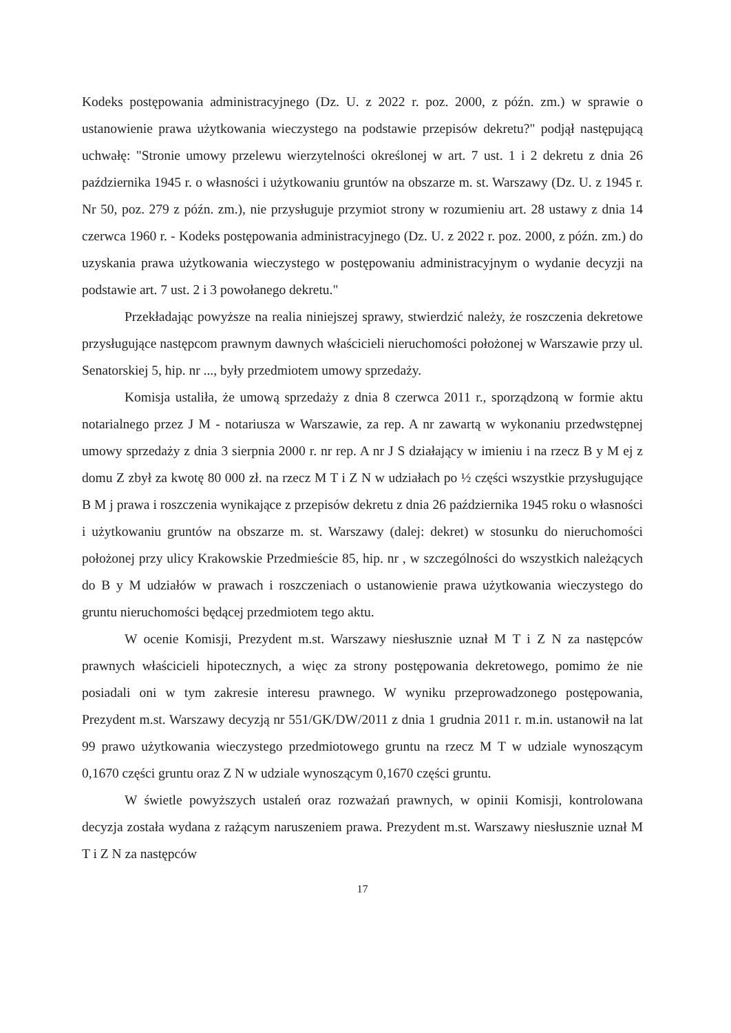Kodeks postępowania administracyjnego (Dz. U. z 2022 r. poz. 2000, z późn. zm.) w sprawie o ustanowienie prawa użytkowania wieczystego na podstawie przepisów dekretu?" podjął następującą uchwałę: "Stronie umowy przelewu wierzytelności określonej w art. 7 ust. 1 i 2 dekretu z dnia 26 października 1945 r. o własności i użytkowaniu gruntów na obszarze m. st. Warszawy (Dz. U. z 1945 r. Nr 50, poz. 279 z późn. zm.), nie przysługuje przymiot strony w rozumieniu art. 28 ustawy z dnia 14 czerwca 1960 r. - Kodeks postępowania administracyjnego (Dz. U. z 2022 r. poz. 2000, z późn. zm.) do uzyskania prawa użytkowania wieczystego w postępowaniu administracyjnym o wydanie decyzji na podstawie art. 7 ust. 2 i 3 powołanego dekretu."
Przekładając powyższe na realia niniejszej sprawy, stwierdzić należy, że roszczenia dekretowe przysługujące następcom prawnym dawnych właścicieli nieruchomości położonej w Warszawie przy ul. Senatorskiej 5, hip. nr ..., były przedmiotem umowy sprzedaży.
Komisja ustaliła, że umową sprzedaży z dnia 8 czerwca 2011 r., sporządzoną w formie aktu notarialnego przez J M - notariusza w Warszawie, za rep. A nr zawartą w wykonaniu przedwstępnej umowy sprzedaży z dnia 3 sierpnia 2000 r. nr rep. A nr J S działający w imieniu i na rzecz B y M ej z domu Z zbył za kwotę 80 000 zł. na rzecz M T i Z N w udziałach po ½ części wszystkie przysługujące B M j prawa i roszczenia wynikające z przepisów dekretu z dnia 26 października 1945 roku o własności i użytkowaniu gruntów na obszarze m. st. Warszawy (dalej: dekret) w stosunku do nieruchomości położonej przy ulicy Krakowskie Przedmieście 85, hip. nr , w szczególności do wszystkich należących do B y M udziałów w prawach i roszczeniach o ustanowienie prawa użytkowania wieczystego do gruntu nieruchomości będącej przedmiotem tego aktu.
W ocenie Komisji, Prezydent m.st. Warszawy niesłusznie uznał M T i Z N za następców prawnych właścicieli hipotecznych, a więc za strony postępowania dekretowego, pomimo że nie posiadali oni w tym zakresie interesu prawnego. W wyniku przeprowadzonego postępowania, Prezydent m.st. Warszawy decyzją nr 551/GK/DW/2011 z dnia 1 grudnia 2011 r. m.in. ustanowił na lat 99 prawo użytkowania wieczystego przedmiotowego gruntu na rzecz M T w udziale wynoszącym 0,1670 części gruntu oraz Z N w udziale wynoszącym 0,1670 części gruntu.
W świetle powyższych ustaleń oraz rozważań prawnych, w opinii Komisji, kontrolowana decyzja została wydana z rażącym naruszeniem prawa. Prezydent m.st. Warszawy niesłusznie uznał M T i Z N za następców
17